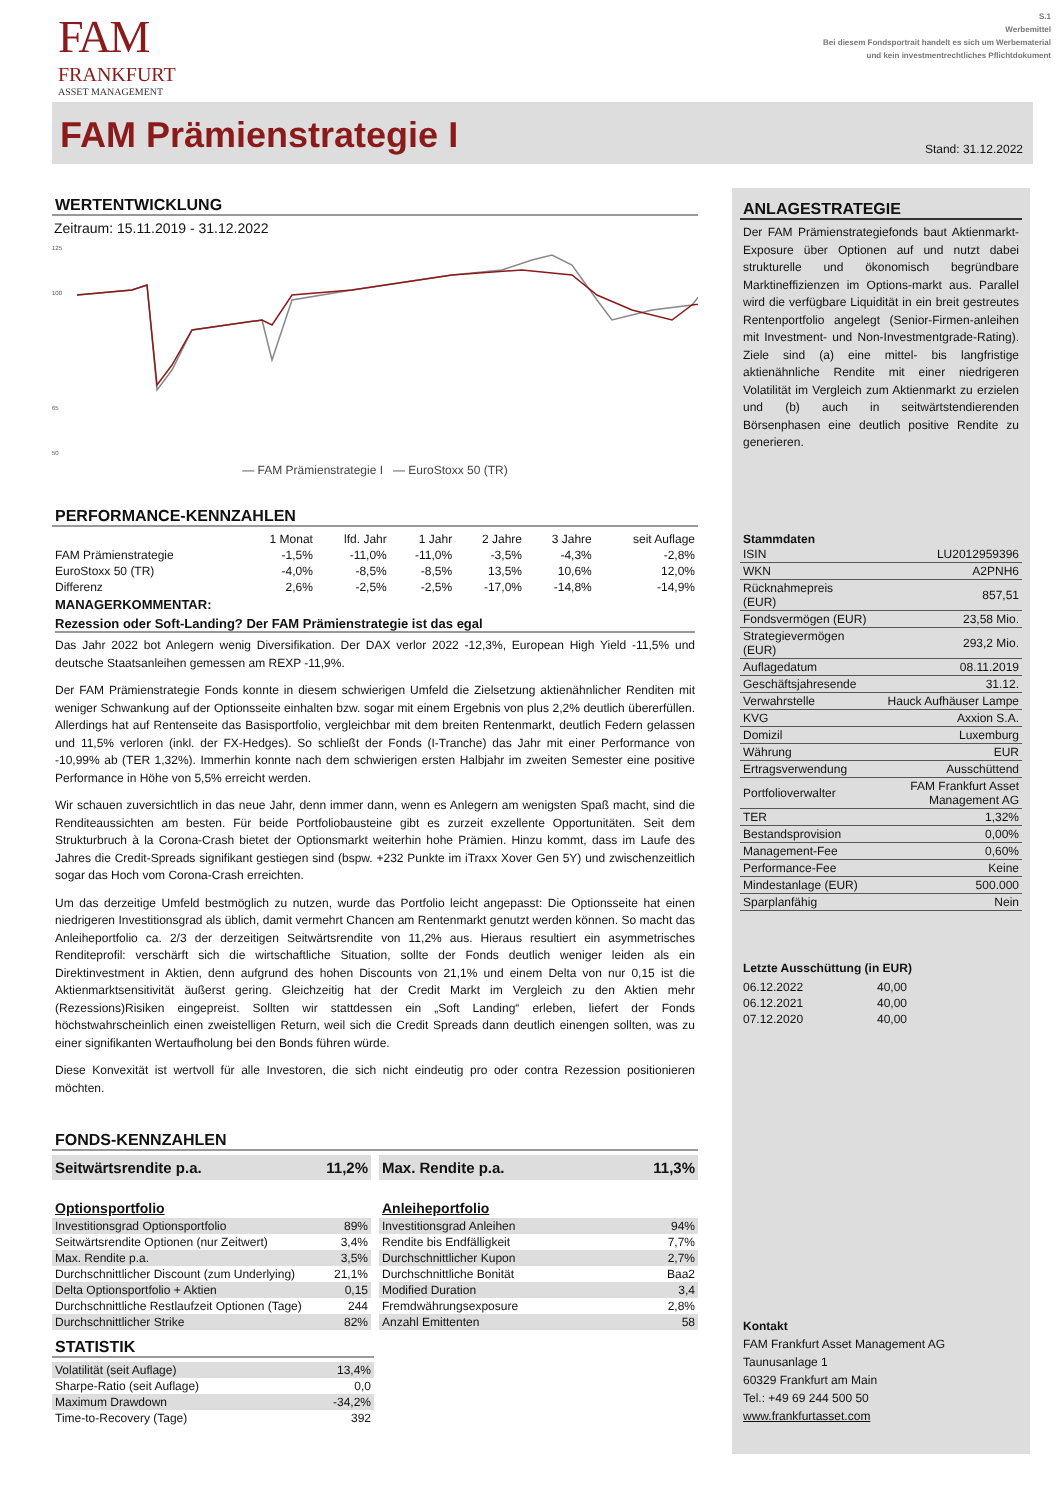FAM
FRANKFURT
ASSET MANAGEMENT
S.1
Werbemittel
Bei diesem Fondsportrait handelt es sich um Werbematerial
und kein investmentrechtliches Pflichtdokument
FAM Prämienstrategie I
Stand: 31.12.2022
WERTENTWICKLUNG
Zeitraum: 15.11.2019 - 31.12.2022
125
100
65
50
— FAM Prämienstrategie I — EuroStoxx 50 (TR)
PERFORMANCE-KENNZAHLEN
| | 1 Monat | lfd. Jahr | 1 Jahr | 2 Jahre | 3 Jahre | seit Auflage |
| --- | --- | --- | --- | --- | --- | --- |
| FAM Prämienstrategie | -1,5% | -11,0% | -11,0% | -3,5% | -4,3% | -2,8% |
| EuroStoxx 50 (TR) | -4,0% | -8,5% | -8,5% | 13,5% | 10,6% | 12,0% |
| Differenz | 2,6% | -2,5% | -2,5% | -17,0% | -14,8% | -14,9% |
MANAGERKOMMENTAR:
Rezession oder Soft-Landing? Der FAM Prämienstrategie ist das egal
Das Jahr 2022 bot Anlegern wenig Diversifikation. Der DAX verlor 2022 -12,3%, European High Yield -11,5% und deutsche Staatsanleihen gemessen am REXP -11,9%.
Der FAM Prämienstrategie Fonds konnte in diesem schwierigen Umfeld die Zielsetzung aktienähnlicher Renditen mit weniger Schwankung auf der Optionsseite einhalten bzw. sogar mit einem Ergebnis von plus 2,2% deutlich übererfüllen. Allerdings hat auf Rentenseite das Basisportfolio, vergleichbar mit dem breiten Rentenmarkt, deutlich Federn gelassen und 11,5% verloren (inkl. der FX-Hedges). So schließt der Fonds (I-Tranche) das Jahr mit einer Performance von -10,99% ab (TER 1,32%). Immerhin konnte nach dem schwierigen ersten Halbjahr im zweiten Semester eine positive Performance in Höhe von 5,5% erreicht werden.
Wir schauen zuversichtlich in das neue Jahr, denn immer dann, wenn es Anlegern am wenigsten Spaß macht, sind die Renditeaussichten am besten. Für beide Portfoliobausteine gibt es zurzeit exzellente Opportunitäten. Seit dem Strukturbruch à la Corona-Crash bietet der Optionsmarkt weiterhin hohe Prämien. Hinzu kommt, dass im Laufe des Jahres die Credit-Spreads signifikant gestiegen sind (bspw. +232 Punkte im iTraxx Xover Gen 5Y) und zwischenzeitlich sogar das Hoch vom Corona-Crash erreichten.
Um das derzeitige Umfeld bestmöglich zu nutzen, wurde das Portfolio leicht angepasst: Die Optionsseite hat einen niedrigeren Investitionsgrad als üblich, damit vermehrt Chancen am Rentenmarkt genutzt werden können. So macht das Anleiheportfolio ca. 2/3 der derzeitigen Seitwärtsrendite von 11,2% aus. Hieraus resultiert ein asymmetrisches Renditeprofil: verschärft sich die wirtschaftliche Situation, sollte der Fonds deutlich weniger leiden als ein Direktinvestment in Aktien, denn aufgrund des hohen Discounts von 21,1% und einem Delta von nur 0,15 ist die Aktienmarktsensitivität äußerst gering. Gleichzeitig hat der Credit Markt im Vergleich zu den Aktien mehr (Rezessions)Risiken eingepreist. Sollten wir stattdessen ein „Soft Landing“ erleben, liefert der Fonds höchstwahrscheinlich einen zweistelligen Return, weil sich die Credit Spreads dann deutlich einengen sollten, was zu einer signifikanten Wertaufholung bei den Bonds führen würde.
Diese Konvexität ist wertvoll für alle Investoren, die sich nicht eindeutig pro oder contra Rezession positionieren möchten.
FONDS-KENNZAHLEN
Seitwärtsrendite p.a. 11,2% Max. Rendite p.a. 11,3%
Optionsportfolio
| Investitionsgrad Optionsportfolio | 89% |
| Seitwärtsrendite Optionen (nur Zeitwert) | 3,4% |
| Max. Rendite p.a. | 3,5% |
| Durchschnittlicher Discount (zum Underlying) | 21,1% |
| Delta Optionsportfolio + Aktien | 0,15 |
| Durchschnittliche Restlaufzeit Optionen (Tage) | 244 |
| Durchschnittlicher Strike | 82% |
Anleiheportfolio
| Investitionsgrad Anleihen | 94% |
| Rendite bis Endfälligkeit | 7,7% |
| Durchschnittlicher Kupon | 2,7% |
| Durchschnittliche Bonität | Baa2 |
| Modified Duration | 3,4 |
| Fremdwährungsexposure | 2,8% |
| Anzahl Emittenten | 58 |
STATISTIK
| Volatilität (seit Auflage) | 13,4% |
| Sharpe-Ratio (seit Auflage) | 0,0 |
| Maximum Drawdown | -34,2% |
| Time-to-Recovery (Tage) | 392 |
ANLAGESTRATEGIE
Der FAM Prämienstrategiefonds baut Aktienmarkt-Exposure über Optionen auf und nutzt dabei strukturelle und ökonomisch begründbare Marktineffizienzen im Options-markt aus. Parallel wird die verfügbare Liquidität in ein breit gestreutes Rentenportfolio angelegt (Senior-Firmen-anleihen mit Investment- und Non-Investmentgrade-Rating). Ziele sind (a) eine mittel- bis langfristige aktienähnliche Rendite mit einer niedrigeren Volatilität im Vergleich zum Aktienmarkt zu erzielen und (b) auch in seitwärtstendierenden Börsenphasen eine deutlich positive Rendite zu generieren.
Stammdaten
| ISIN | LU2012959396 |
| WKN | A2PNH6 |
| Rücknahmepreis (EUR) | 857,51 |
| Fondsvermögen (EUR) | 23,58 Mio. |
| Strategievermögen (EUR) | 293,2 Mio. |
| Auflagedatum | 08.11.2019 |
| Geschäftsjahresende | 31.12. |
| Verwahrstelle | Hauck Aufhäuser Lampe |
| KVG | Axxion S.A. |
| Domizil | Luxemburg |
| Währung | EUR |
| Ertragsverwendung | Ausschüttend |
| Portfolioverwalter | FAM Frankfurt Asset Management AG |
| TER | 1,32% |
| Bestandsprovision | 0,00% |
| Management-Fee | 0,60% |
| Performance-Fee | Keine |
| Mindestanlage (EUR) | 500.000 |
| Sparplanfähig | Nein |
Letzte Ausschüttung (in EUR)
| 06.12.2022 | 40,00 |
| 06.12.2021 | 40,00 |
| 07.12.2020 | 40,00 |
Kontakt
FAM Frankfurt Asset Management AG
Taunusanlage 1
60329 Frankfurt am Main
Tel.: +49 69 244 500 50
www.frankfurtasset.com